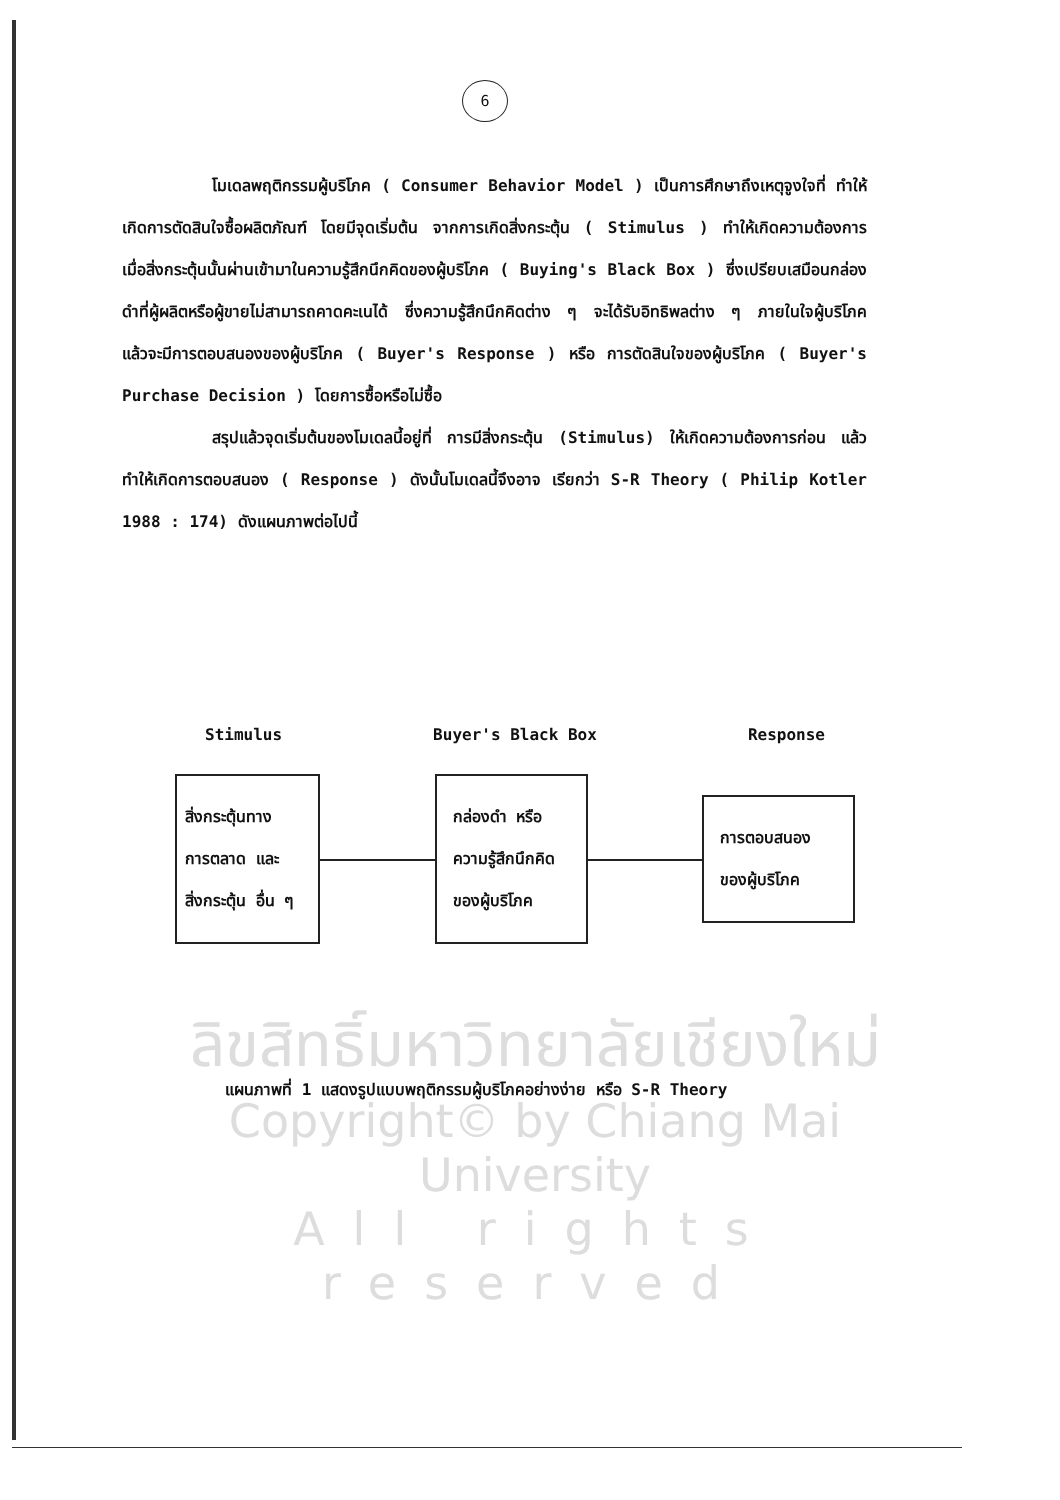6
โมเดลพฤติกรรมผู้บริโภค ( Consumer Behavior Model ) เป็นการศึกษาถึงเหตุจูงใจที่ ทำให้เกิดการตัดสินใจซื้อผลิตภัณฑ์ โดยมีจุดเริ่มต้น จากการเกิดสิ่งกระตุ้น ( Stimulus ) ทำให้เกิดความต้องการ เมื่อสิ่งกระตุ้นนั้นผ่านเข้ามาในความรู้สึกนึกคิดของผู้บริโภค ( Buying's Black Box ) ซึ่งเปรียบเสมือนกล่องดำที่ผู้ผลิตหรือผู้ขายไม่สามารถคาดคะเนได้ ซึ่งความรู้สึกนึกคิดต่าง ๆ จะได้รับอิทธิพลต่าง ๆ ภายในใจผู้บริโภค แล้วจะมีการตอบสนองของผู้บริโภค ( Buyer's Response ) หรือ การตัดสินใจของผู้บริโภค ( Buyer's Purchase Decision ) โดยการซื้อหรือไม่ซื้อ
สรุปแล้วจุดเริ่มต้นของโมเดลนี้อยู่ที่ การมีสิ่งกระตุ้น (Stimulus) ให้เกิดความต้องการก่อน แล้วทำให้เกิดการตอบสนอง ( Response ) ดังนั้นโมเดลนี้จึงอาจ เรียกว่า S-R Theory ( Philip Kotler 1988 : 174) ดังแผนภาพต่อไปนี้
ลิขสิทธิ์มหาวิทยาลัยเชียงใหม่
Copyright© by Chiang Mai University
All rights reserved
Stimulus Buyer's Black Box Response
สิ่งกระตุ้นทาง
การตลาด และ
สิ่งกระตุ้น อื่น ๆ
กล่องดำ หรือ
ความรู้สึกนึกคิด
ของผู้บริโภค
การตอบสนอง
ของผู้บริโภค
แผนภาพที่ 1 แสดงรูปแบบพฤติกรรมผู้บริโภคอย่างง่าย หรือ S-R Theory